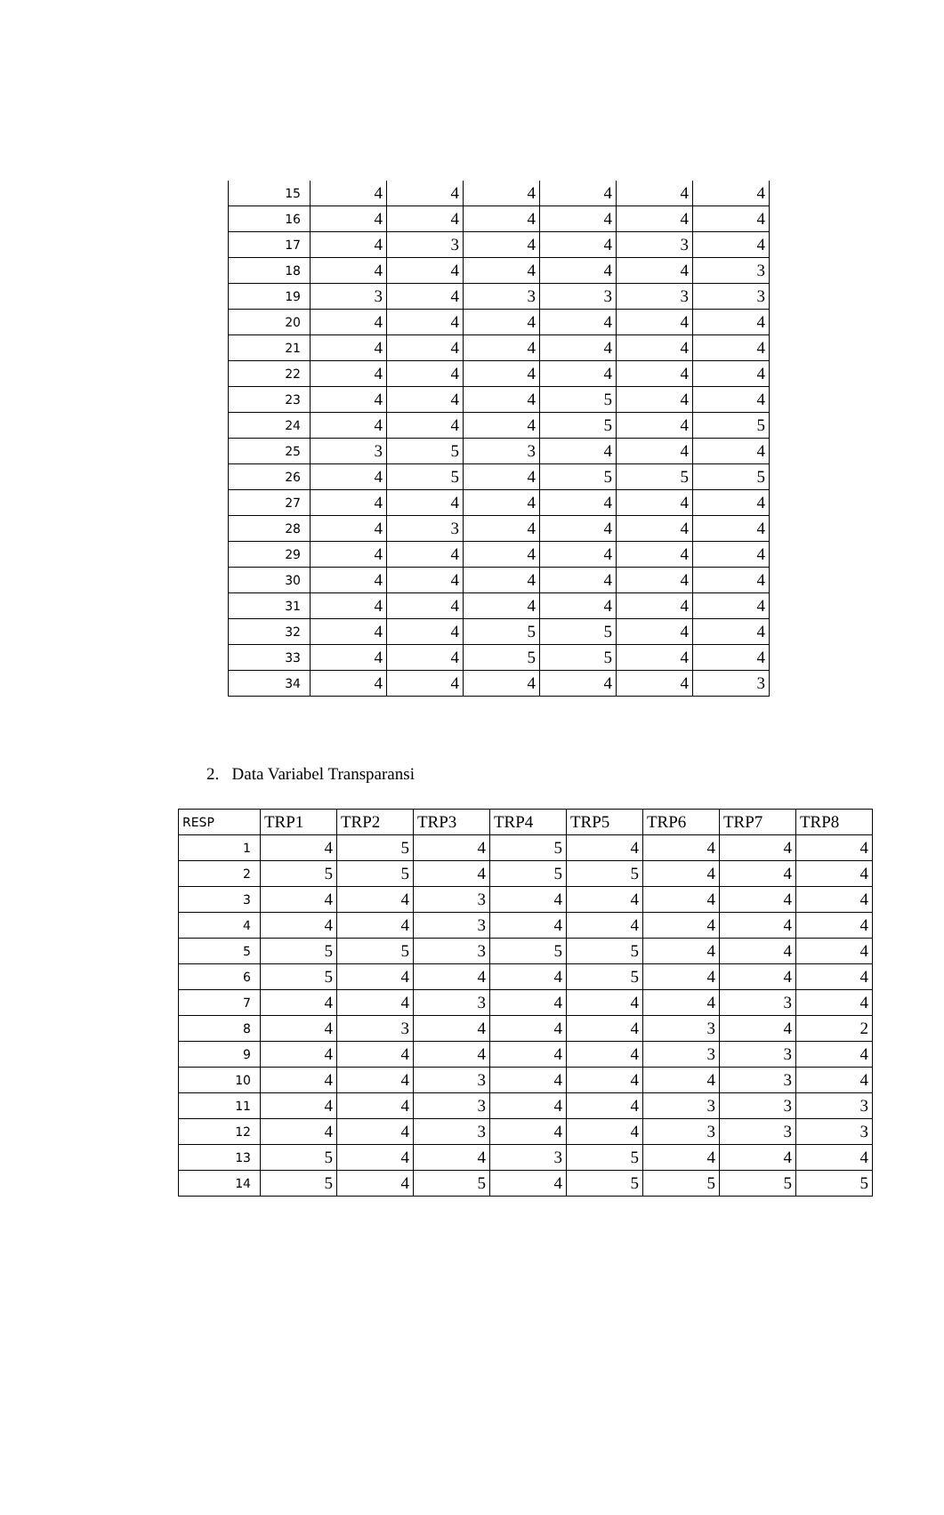| 15 | 4 | 4 | 4 | 4 | 4 | 4 |
| 16 | 4 | 4 | 4 | 4 | 4 | 4 |
| 17 | 4 | 3 | 4 | 4 | 3 | 4 |
| 18 | 4 | 4 | 4 | 4 | 4 | 3 |
| 19 | 3 | 4 | 3 | 3 | 3 | 3 |
| 20 | 4 | 4 | 4 | 4 | 4 | 4 |
| 21 | 4 | 4 | 4 | 4 | 4 | 4 |
| 22 | 4 | 4 | 4 | 4 | 4 | 4 |
| 23 | 4 | 4 | 4 | 5 | 4 | 4 |
| 24 | 4 | 4 | 4 | 5 | 4 | 5 |
| 25 | 3 | 5 | 3 | 4 | 4 | 4 |
| 26 | 4 | 5 | 4 | 5 | 5 | 5 |
| 27 | 4 | 4 | 4 | 4 | 4 | 4 |
| 28 | 4 | 3 | 4 | 4 | 4 | 4 |
| 29 | 4 | 4 | 4 | 4 | 4 | 4 |
| 30 | 4 | 4 | 4 | 4 | 4 | 4 |
| 31 | 4 | 4 | 4 | 4 | 4 | 4 |
| 32 | 4 | 4 | 5 | 5 | 4 | 4 |
| 33 | 4 | 4 | 5 | 5 | 4 | 4 |
| 34 | 4 | 4 | 4 | 4 | 4 | 3 |
2. Data Variabel Transparansi
| RESP | TRP1 | TRP2 | TRP3 | TRP4 | TRP5 | TRP6 | TRP7 | TRP8 |
| --- | --- | --- | --- | --- | --- | --- | --- | --- |
| 1 | 4 | 5 | 4 | 5 | 4 | 4 | 4 | 4 |
| 2 | 5 | 5 | 4 | 5 | 5 | 4 | 4 | 4 |
| 3 | 4 | 4 | 3 | 4 | 4 | 4 | 4 | 4 |
| 4 | 4 | 4 | 3 | 4 | 4 | 4 | 4 | 4 |
| 5 | 5 | 5 | 3 | 5 | 5 | 4 | 4 | 4 |
| 6 | 5 | 4 | 4 | 4 | 5 | 4 | 4 | 4 |
| 7 | 4 | 4 | 3 | 4 | 4 | 4 | 3 | 4 |
| 8 | 4 | 3 | 4 | 4 | 4 | 3 | 4 | 2 |
| 9 | 4 | 4 | 4 | 4 | 4 | 3 | 3 | 4 |
| 10 | 4 | 4 | 3 | 4 | 4 | 4 | 3 | 4 |
| 11 | 4 | 4 | 3 | 4 | 4 | 3 | 3 | 3 |
| 12 | 4 | 4 | 3 | 4 | 4 | 3 | 3 | 3 |
| 13 | 5 | 4 | 4 | 3 | 5 | 4 | 4 | 4 |
| 14 | 5 | 4 | 5 | 4 | 5 | 5 | 5 | 5 |